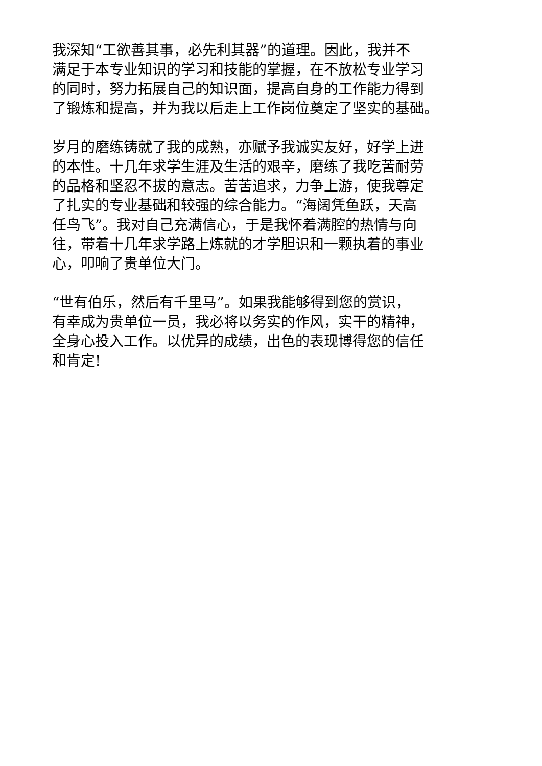我深知“工欲善其事，必先利其器”的道理。因此，我并不
满足于本专业知识的学习和技能的掌握，在不放松专业学习
的同时，努力拓展自己的知识面，提高自身的工作能力得到
了锻炼和提高，并为我以后走上工作岗位奠定了坚实的基础。
岁月的磨练铸就了我的成熟，亦赋予我诚实友好，好学上进
的本性。十几年求学生涯及生活的艰辛，磨练了我吃苦耐劳
的品格和坚忍不拔的意志。苦苦追求，力争上游，使我尊定
了扎实的专业基础和较强的综合能力。“海阔凭鱼跃，天高
任鸟飞”。我对自己充满信心，于是我怀着满腔的热情与向
往，带着十几年求学路上炼就的才学胆识和一颗执着的事业
心，叩响了贵单位大门。
“世有伯乐，然后有千里马”。如果我能够得到您的赏识，
有幸成为贵单位一员，我必将以务实的作风，实干的精神，
全身心投入工作。以优异的成绩，出色的表现博得您的信任
和肯定!